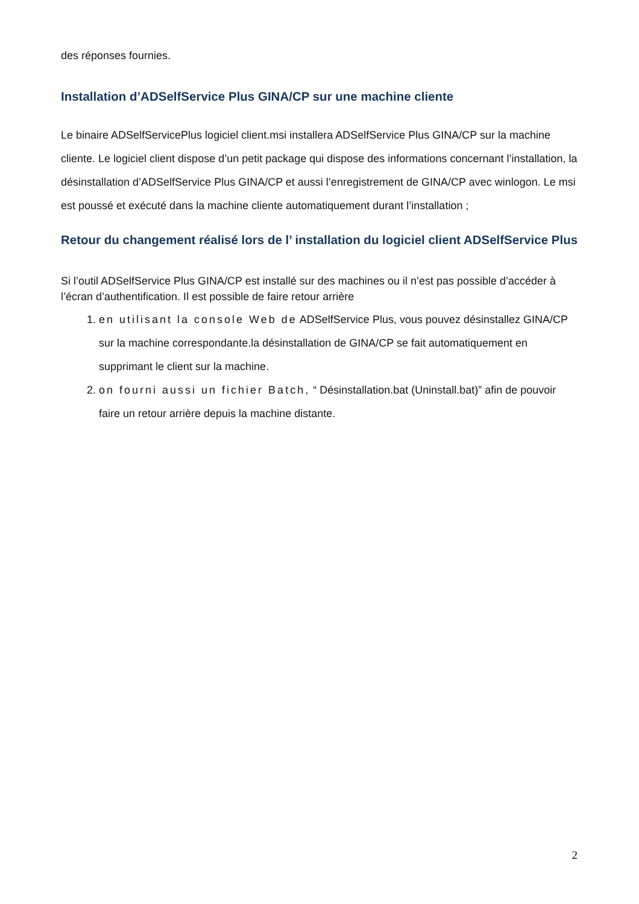des réponses fournies.
Installation d’ADSelfService Plus GINA/CP sur une machine cliente
Le binaire ADSelfServicePlus logiciel client.msi installera ADSelfService Plus GINA/CP sur la machine cliente. Le logiciel client dispose d’un petit package qui dispose des informations concernant l’installation, la désinstallation d’ADSelfService Plus GINA/CP et aussi l’enregistrement de GINA/CP avec winlogon. Le msi est poussé et exécuté dans la machine cliente automatiquement durant l’installation ;
Retour du changement réalisé lors de l’ installation du logiciel client ADSelfService Plus
Si l’outil ADSelfService Plus GINA/CP est installé sur des machines ou il n’est pas possible d’accéder à l’écran d’authentification. Il est possible de faire retour arrière
1. en utilisant la console Web de ADSelfService Plus, vous pouvez désinstallez GINA/CP sur la machine correspondante.la désinstallation de GINA/CP se fait automatiquement en supprimant le client sur la machine.
2. on fourni aussi un fichier Batch, “ Désinstallation.bat (Uninstall.bat)” afin de pouvoir faire un retour arrière depuis la machine distante.
2